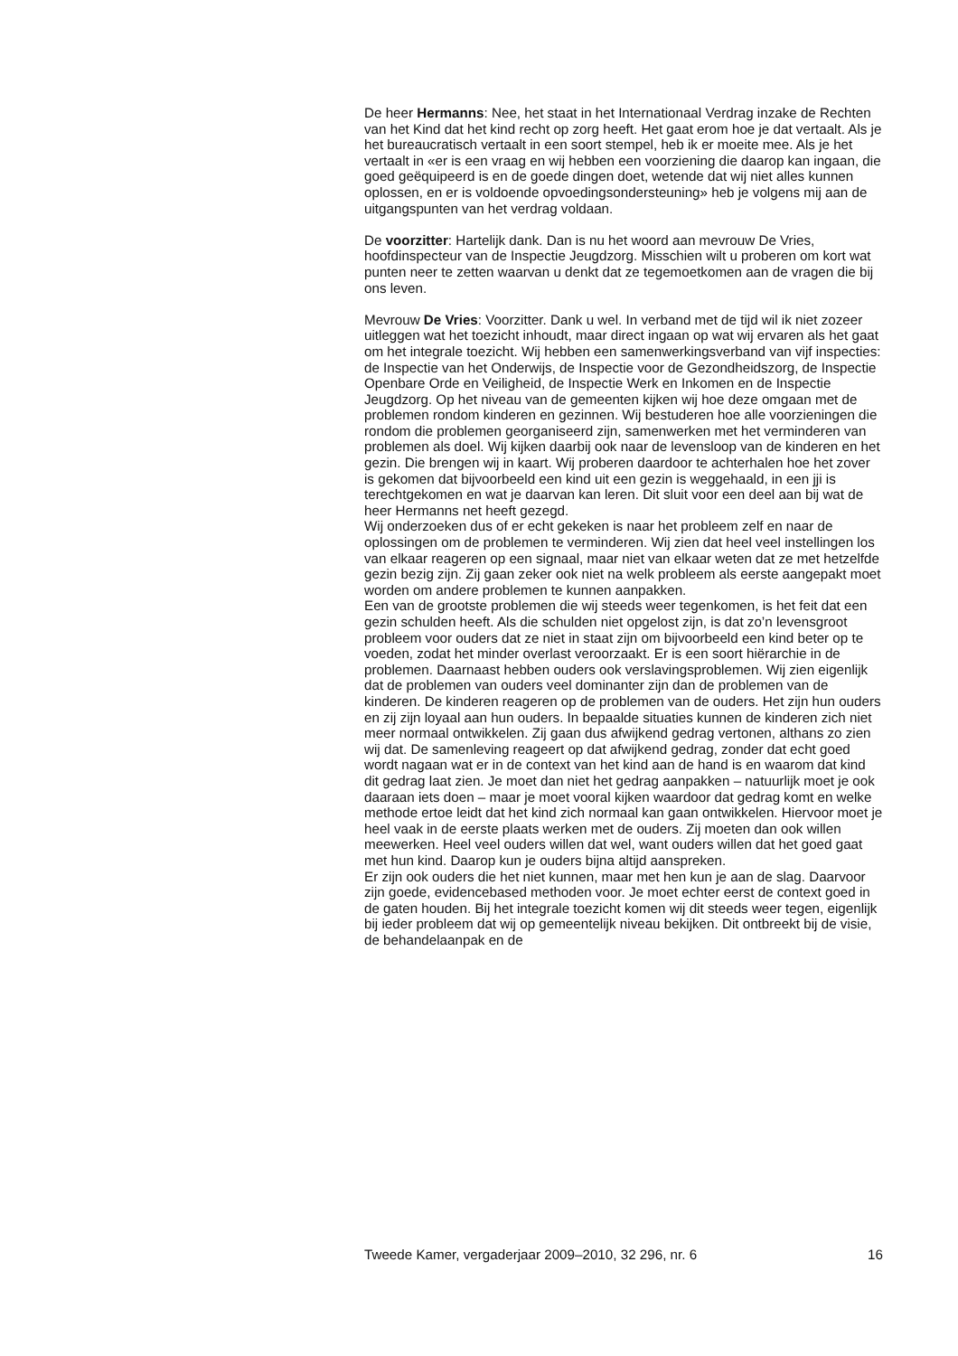De heer Hermanns: Nee, het staat in het Internationaal Verdrag inzake de Rechten van het Kind dat het kind recht op zorg heeft. Het gaat erom hoe je dat vertaalt. Als je het bureaucratisch vertaalt in een soort stempel, heb ik er moeite mee. Als je het vertaalt in «er is een vraag en wij hebben een voorziening die daarop kan ingaan, die goed geëquipeerd is en de goede dingen doet, wetende dat wij niet alles kunnen oplossen, en er is voldoende opvoedingsondersteuning» heb je volgens mij aan de uitgangspunten van het verdrag voldaan.
De voorzitter: Hartelijk dank. Dan is nu het woord aan mevrouw De Vries, hoofdinspecteur van de Inspectie Jeugdzorg. Misschien wilt u proberen om kort wat punten neer te zetten waarvan u denkt dat ze tegemoetkomen aan de vragen die bij ons leven.
Mevrouw De Vries: Voorzitter. Dank u wel. In verband met de tijd wil ik niet zozeer uitleggen wat het toezicht inhoudt, maar direct ingaan op wat wij ervaren als het gaat om het integrale toezicht. Wij hebben een samenwerkingsverband van vijf inspecties: de Inspectie van het Onderwijs, de Inspectie voor de Gezondheidszorg, de Inspectie Openbare Orde en Veiligheid, de Inspectie Werk en Inkomen en de Inspectie Jeugdzorg. Op het niveau van de gemeenten kijken wij hoe deze omgaan met de problemen rondom kinderen en gezinnen. Wij bestuderen hoe alle voorzieningen die rondom die problemen georganiseerd zijn, samenwerken met het verminderen van problemen als doel. Wij kijken daarbij ook naar de levensloop van de kinderen en het gezin. Die brengen wij in kaart. Wij proberen daardoor te achterhalen hoe het zover is gekomen dat bijvoorbeeld een kind uit een gezin is weggehaald, in een jji is terechtgekomen en wat je daarvan kan leren. Dit sluit voor een deel aan bij wat de heer Hermanns net heeft gezegd.
Wij onderzoeken dus of er echt gekeken is naar het probleem zelf en naar de oplossingen om de problemen te verminderen. Wij zien dat heel veel instellingen los van elkaar reageren op een signaal, maar niet van elkaar weten dat ze met hetzelfde gezin bezig zijn. Zij gaan zeker ook niet na welk probleem als eerste aangepakt moet worden om andere problemen te kunnen aanpakken.
Een van de grootste problemen die wij steeds weer tegenkomen, is het feit dat een gezin schulden heeft. Als die schulden niet opgelost zijn, is dat zo’n levensgroot probleem voor ouders dat ze niet in staat zijn om bijvoorbeeld een kind beter op te voeden, zodat het minder overlast veroorzaakt. Er is een soort hiërarchie in de problemen. Daarnaast hebben ouders ook verslavingsproblemen. Wij zien eigenlijk dat de problemen van ouders veel dominanter zijn dan de problemen van de kinderen. De kinderen reageren op de problemen van de ouders. Het zijn hun ouders en zij zijn loyaal aan hun ouders. In bepaalde situaties kunnen de kinderen zich niet meer normaal ontwikkelen. Zij gaan dus afwijkend gedrag vertonen, althans zo zien wij dat. De samenleving reageert op dat afwijkend gedrag, zonder dat echt goed wordt nagaan wat er in de context van het kind aan de hand is en waarom dat kind dit gedrag laat zien. Je moet dan niet het gedrag aanpakken – natuurlijk moet je ook daaraan iets doen – maar je moet vooral kijken waardoor dat gedrag komt en welke methode ertoe leidt dat het kind zich normaal kan gaan ontwikkelen. Hiervoor moet je heel vaak in de eerste plaats werken met de ouders. Zij moeten dan ook willen meewerken. Heel veel ouders willen dat wel, want ouders willen dat het goed gaat met hun kind. Daarop kun je ouders bijna altijd aanspreken.
Er zijn ook ouders die het niet kunnen, maar met hen kun je aan de slag. Daarvoor zijn goede, evidencebased methoden voor. Je moet echter eerst de context goed in de gaten houden. Bij het integrale toezicht komen wij dit steeds weer tegen, eigenlijk bij ieder probleem dat wij op gemeentelijk niveau bekijken. Dit ontbreekt bij de visie, de behandelaanpak en de
Tweede Kamer, vergaderjaar 2009–2010, 32 296, nr. 6 16